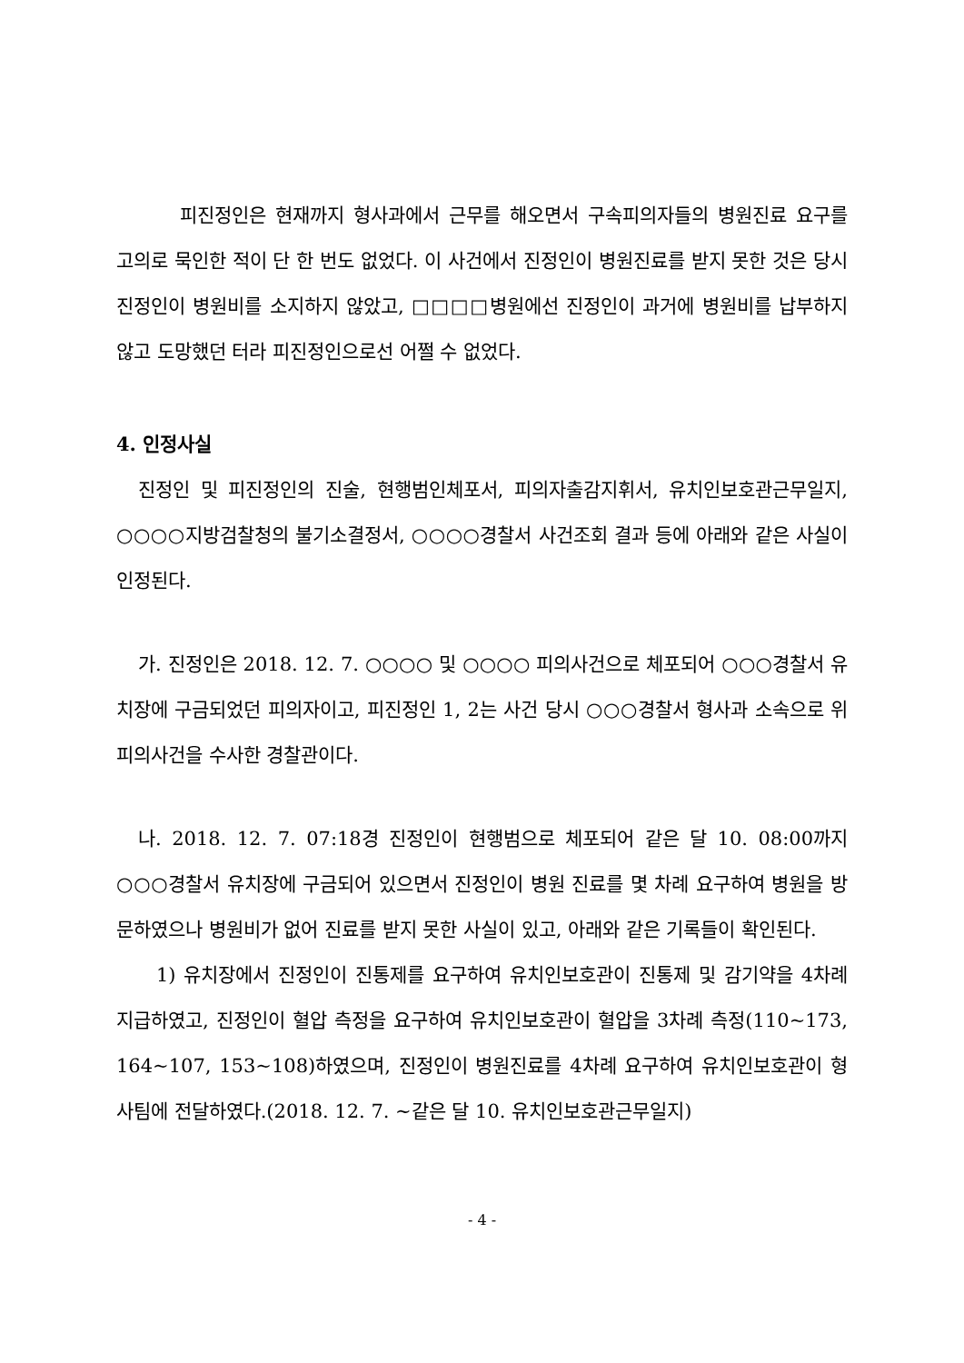피진정인은 현재까지 형사과에서 근무를 해오면서 구속피의자들의 병원진료 요구를 고의로 묵인한 적이 단 한 번도 없었다. 이 사건에서 진정인이 병원진료를 받지 못한 것은 당시 진정인이 병원비를 소지하지 않았고, □□□□병원에선 진정인이 과거에 병원비를 납부하지 않고 도망했던 터라 피진정인으로선 어쩔 수 없었다.
4. 인정사실
진정인 및 피진정인의 진술, 현행범인체포서, 피의자출감지휘서, 유치인보호관근무일지, ○○○○지방검찰청의 불기소결정서, ○○○○경찰서 사건조회 결과 등에 아래와 같은 사실이 인정된다.
가. 진정인은 2018. 12. 7. ○○○○ 및 ○○○○ 피의사건으로 체포되어 ○○○경찰서 유치장에 구금되었던 피의자이고, 피진정인 1, 2는 사건 당시 ○○○경찰서 형사과 소속으로 위 피의사건을 수사한 경찰관이다.
나. 2018. 12. 7. 07:18경 진정인이 현행범으로 체포되어 같은 달 10. 08:00까지 ○○○경찰서 유치장에 구금되어 있으면서 진정인이 병원 진료를 몇 차례 요구하여 병원을 방문하였으나 병원비가 없어 진료를 받지 못한 사실이 있고, 아래와 같은 기록들이 확인된다.
1) 유치장에서 진정인이 진통제를 요구하여 유치인보호관이 진통제 및 감기약을 4차례 지급하였고, 진정인이 혈압 측정을 요구하여 유치인보호관이 혈압을 3차례 측정(110~173, 164~107, 153~108)하였으며, 진정인이 병원진료를 4차례 요구하여 유치인보호관이 형사팀에 전달하였다.(2018. 12. 7. ∼같은 달 10. 유치인보호관근무일지)
- 4 -